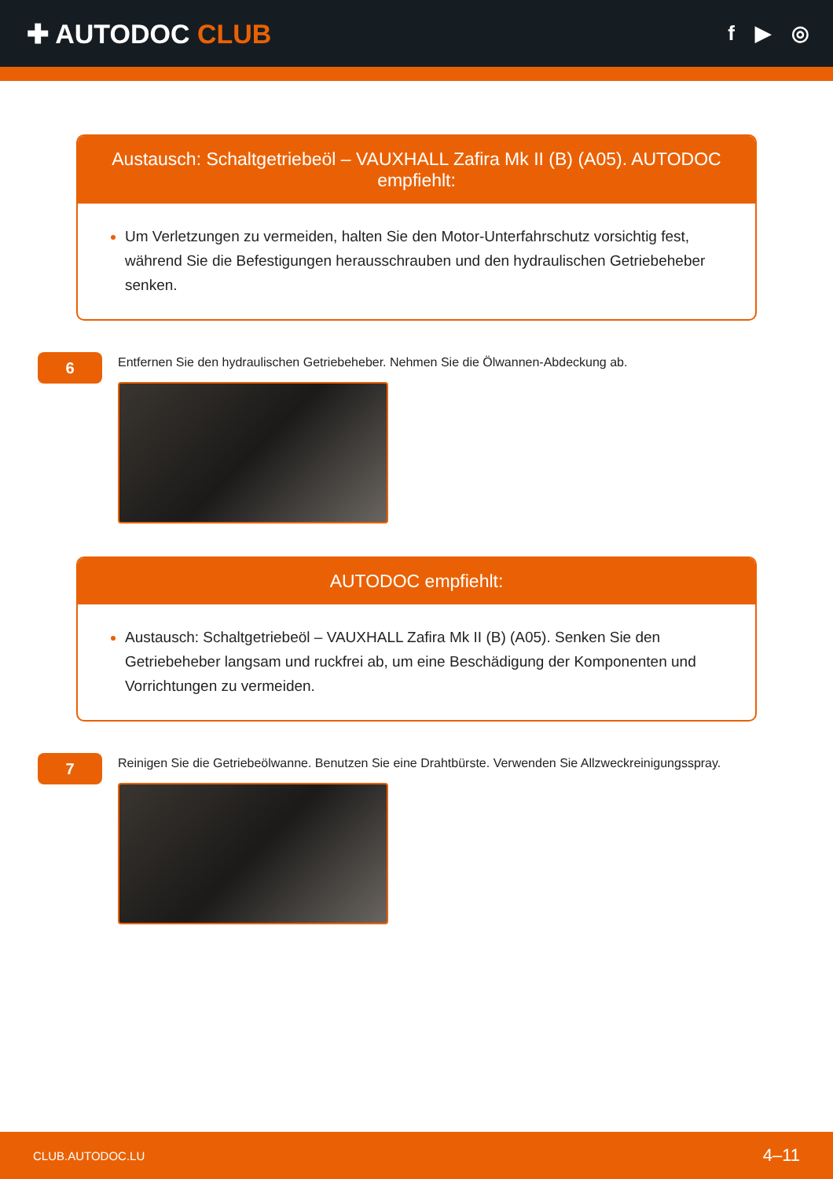✚ AUTODOC CLUB
f ▶ ◎
Austausch: Schaltgetriebeöl – VAUXHALL Zafira Mk II (B) (A05). AUTODOC empfiehlt:
Um Verletzungen zu vermeiden, halten Sie den Motor-Unterfahrschutz vorsichtig fest, während Sie die Befestigungen herausschrauben und den hydraulischen Getriebeheber senken.
6
Entfernen Sie den hydraulischen Getriebeheber. Nehmen Sie die Ölwannen-Abdeckung ab.
AUTODOC empfiehlt:
Austausch: Schaltgetriebeöl – VAUXHALL Zafira Mk II (B) (A05). Senken Sie den Getriebeheber langsam und ruckfrei ab, um eine Beschädigung der Komponenten und Vorrichtungen zu vermeiden.
7
Reinigen Sie die Getriebeölwanne. Benutzen Sie eine Drahtbürste. Verwenden Sie Allzweckreinigungsspray.
CLUB.AUTODOC.LU 4–11